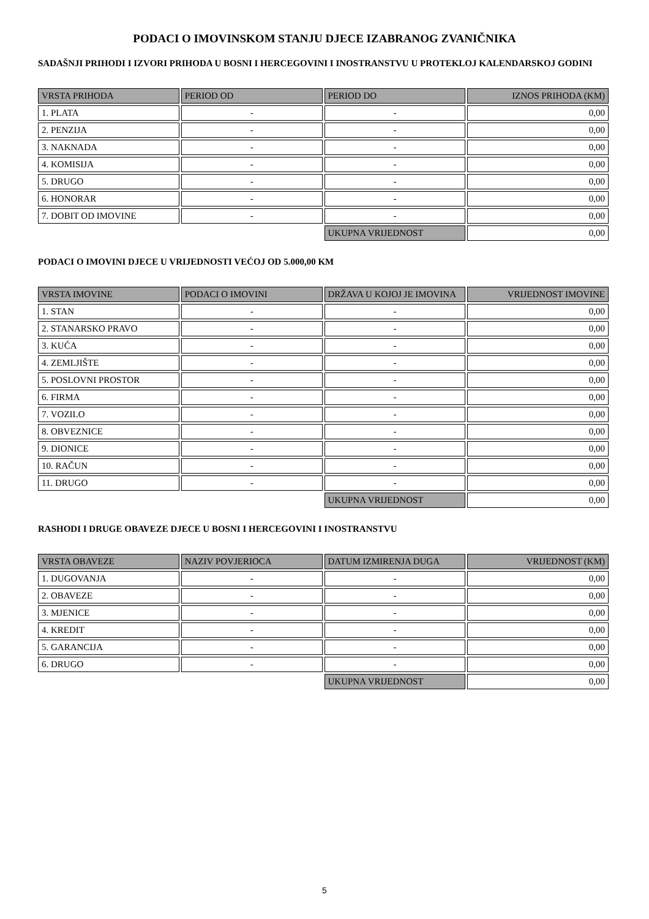PODACI O IMOVINSKOM STANJU DJECE IZABRANOG ZVANIČNIKA
SADAŠNJI PRIHODI I IZVORI PRIHODA U BOSNI I HERCEGOVINI I INOSTRANSTVU U PROTEKLOJ KALENDARSKOJ GODINI
| VRSTA PRIHODA | PERIOD OD | PERIOD DO | IZNOS PRIHODA (KM) |
| --- | --- | --- | --- |
| 1. PLATA | - | - | 0,00 |
| 2. PENZIJA | - | - | 0,00 |
| 3. NAKNADA | - | - | 0,00 |
| 4. KOMISIJA | - | - | 0,00 |
| 5. DRUGO | - | - | 0,00 |
| 6. HONORAR | - | - | 0,00 |
| 7. DOBIT OD IMOVINE | - | - | 0,00 |
| | | UKUPNA VRIJEDNOST | 0,00 |
PODACI O IMOVINI DJECE U VRIJEDNOSTI VEĆOJ OD 5.000,00 KM
| VRSTA IMOVINE | PODACI O IMOVINI | DRŽAVA U KOJOJ JE IMOVINA | VRIJEDNOST IMOVINE |
| --- | --- | --- | --- |
| 1. STAN | - | - | 0,00 |
| 2. STANARSKO PRAVO | - | - | 0,00 |
| 3. KUĆA | - | - | 0,00 |
| 4. ZEMLJIŠTE | - | - | 0,00 |
| 5. POSLOVNI PROSTOR | - | - | 0,00 |
| 6. FIRMA | - | - | 0,00 |
| 7. VOZILO | - | - | 0,00 |
| 8. OBVEZNICE | - | - | 0,00 |
| 9. DIONICE | - | - | 0,00 |
| 10. RAČUN | - | - | 0,00 |
| 11. DRUGO | - | - | 0,00 |
| | | UKUPNA VRIJEDNOST | 0,00 |
RASHODI I DRUGE OBAVEZE DJECE U BOSNI I HERCEGOVINI I INOSTRANSTVU
| VRSTA OBAVEZE | NAZIV POVJERIOCA | DATUM IZMIRENJA DUGA | VRIJEDNOST (KM) |
| --- | --- | --- | --- |
| 1. DUGOVANJA | - | - | 0,00 |
| 2. OBAVEZE | - | - | 0,00 |
| 3. MJENICE | - | - | 0,00 |
| 4. KREDIT | - | - | 0,00 |
| 5. GARANCIJA | - | - | 0,00 |
| 6. DRUGO | - | - | 0,00 |
| | | UKUPNA VRIJEDNOST | 0,00 |
5